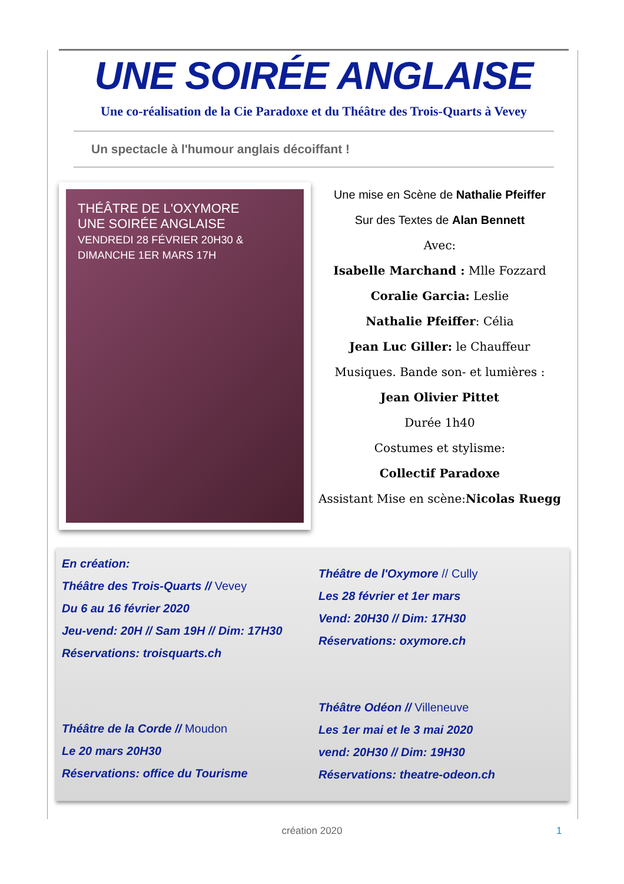UNE SOIRÉE ANGLAISE
Une co-réalisation de la Cie Paradoxe et du Théâtre des Trois-Quarts à Vevey
Un spectacle à l'humour anglais décoiffant !
THÉÂTRE DE L'OXYMORE
UNE SOIRÉE ANGLAISE
VENDREDI 28 FÉVRIER 20H30 & DIMANCHE 1ER MARS 17H
Une mise en Scène de Nathalie Pfeiffer
Sur des Textes de Alan Bennett
Avec:
Isabelle Marchand : Mlle Fozzard
Coralie Garcia: Leslie
Nathalie Pfeiffer: Célia
Jean Luc Giller: le Chauffeur
Musiques. Bande son- et lumières :
Jean Olivier Pittet
Durée 1h40
Costumes et stylisme:
Collectif Paradoxe
Assistant Mise en scène:Nicolas Ruegg
En création:
Théâtre des Trois-Quarts // Vevey
Du 6 au 16 février 2020
Jeu-vend: 20H // Sam 19H // Dim: 17H30
Réservations: troisquarts.ch
Théâtre de la Corde // Moudon
Le 20 mars 20H30
Réservations: office du Tourisme
Théâtre de l'Oxymore // Cully
Les 28 février et 1er mars
Vend: 20H30 // Dim: 17H30
Réservations: oxymore.ch
Théâtre Odéon // Villeneuve
Les 1er mai et le 3 mai 2020
vend: 20H30 // Dim: 19H30
Réservations: theatre-odeon.ch
création 2020 1